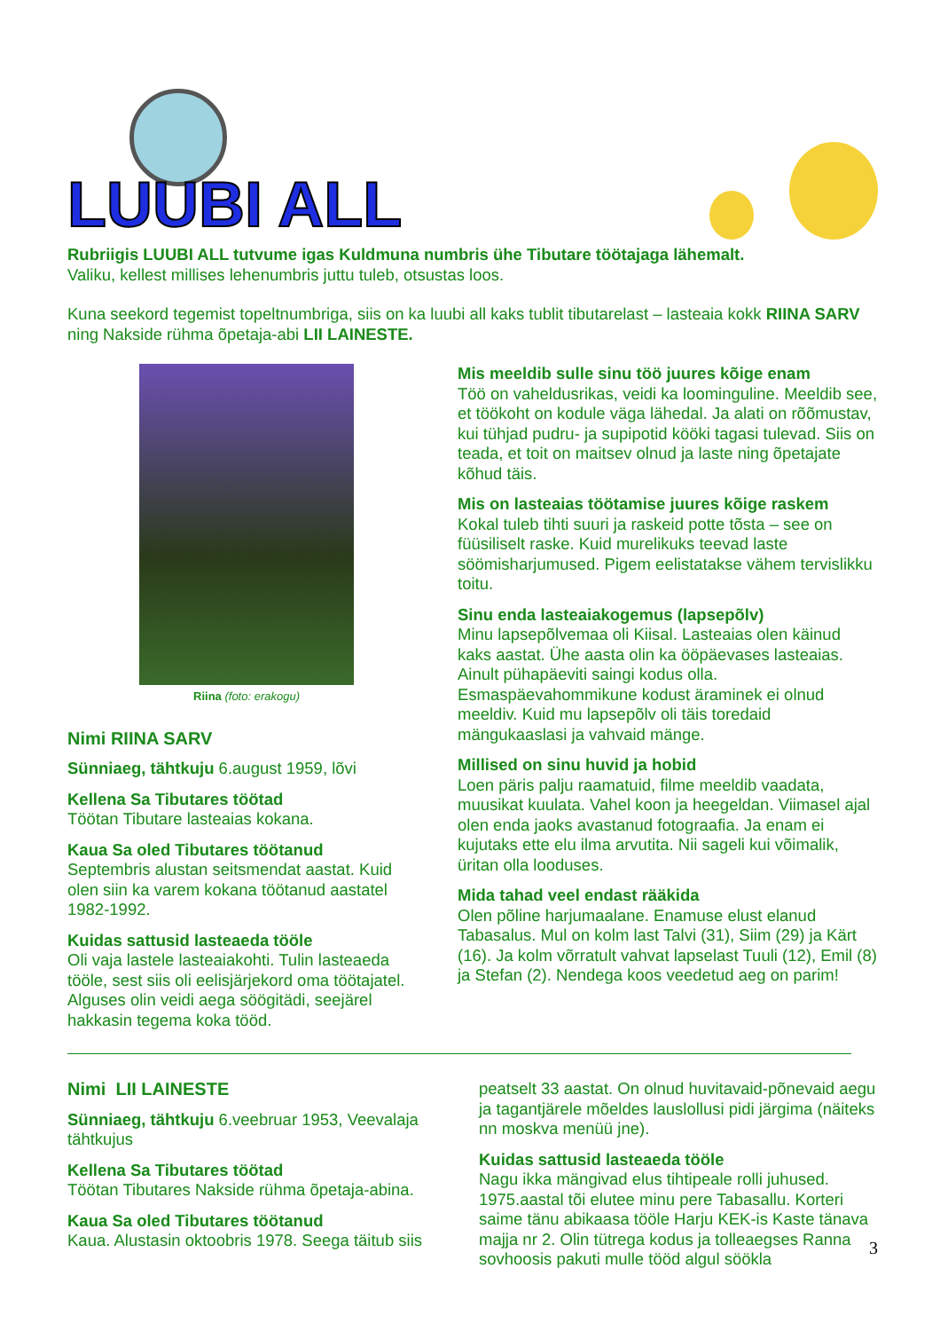LUUBI ALL
Rubriigis LUUBI ALL tutvume igas Kuldmuna numbris ühe Tibutare töötajaga lähemalt.
Valiku, kellest millises lehenumbris juttu tuleb, otsustas loos.
Kuna seekord tegemist topeltnumbriga, siis on ka luubi all kaks tublit tibutarelast – lasteaia kokk RIINA SARV ning Nakside rühma õpetaja-abi LII LAINESTE.
Riina (foto: erakogu)
Nimi RIINA SARV
Sünniaeg, tähtkuju 6.august 1959, lõvi
Kellena Sa Tibutares töötad
Töötan Tibutare lasteaias kokana.
Kaua Sa oled Tibutares töötanud
Septembris alustan seitsmendat aastat. Kuid olen siin ka varem kokana töötanud aastatel 1982-1992.
Kuidas sattusid lasteaeda tööle
Oli vaja lastele lasteaiakohti. Tulin lasteaeda tööle, sest siis oli eelisjärjekord oma töötajatel. Alguses olin veidi aega söögitädi, seejärel hakkasin tegema koka tööd.
Mis meeldib sulle sinu töö juures kõige enam
Töö on vaheldusrikas, veidi ka loominguline. Meeldib see, et töökoht on kodule väga lähedal. Ja alati on rõõmustav, kui tühjad pudru- ja supipotid kööki tagasi tulevad. Siis on teada, et toit on maitsev olnud ja laste ning õpetajate kõhud täis.
Mis on lasteaias töötamise juures kõige raskem
Kokal tuleb tihti suuri ja raskeid potte tõsta – see on füüsiliselt raske. Kuid murelikuks teevad laste söömisharjumused. Pigem eelistatakse vähem tervislikku toitu.
Sinu enda lasteaiakogemus (lapsepõlv)
Minu lapsepõlvemaa oli Kiisal. Lasteaias olen käinud kaks aastat. Ühe aasta olin ka ööpäevases lasteaias. Ainult pühapäeviti saingi kodus olla. Esmaspäevahommikune kodust äraminek ei olnud meeldiv. Kuid mu lapsepõlv oli täis toredaid mängukaaslasi ja vahvaid mänge.
Millised on sinu huvid ja hobid
Loen päris palju raamatuid, filme meeldib vaadata, muusikat kuulata. Vahel koon ja heegeldan. Viimasel ajal olen enda jaoks avastanud fotograafia. Ja enam ei kujutaks ette elu ilma arvutita. Nii sageli kui võimalik, üritan olla looduses.
Mida tahad veel endast rääkida
Olen põline harjumaalane. Enamuse elust elanud Tabasalus. Mul on kolm last Talvi (31), Siim (29) ja Kärt (16). Ja kolm võrratult vahvat lapselast Tuuli (12), Emil (8) ja Stefan (2). Nendega koos veedetud aeg on parim!
Nimi LII LAINESTE
Sünniaeg, tähtkuju 6.veebruar 1953, Veevalaja tähtkujus
Kellena Sa Tibutares töötad
Töötan Tibutares Nakside rühma õpetaja-abina.
Kaua Sa oled Tibutares töötanud
Kaua. Alustasin oktoobris 1978. Seega täitub siis
peatselt 33 aastat. On olnud huvitavaid-põnevaid aegu ja tagantjärele mõeldes lauslollusi pidi järgima (näiteks nn moskva menüü jne).
Kuidas sattusid lasteaeda tööle
Nagu ikka mängivad elus tihtipeale rolli juhused. 1975.aastal tõi elutee minu pere Tabasallu. Korteri saime tänu abikaasa tööle Harju KEK-is Kaste tänava majja nr 2. Olin tütrega kodus ja tolleaegses Ranna sovhoosis pakuti mulle tööd algul söökla
3